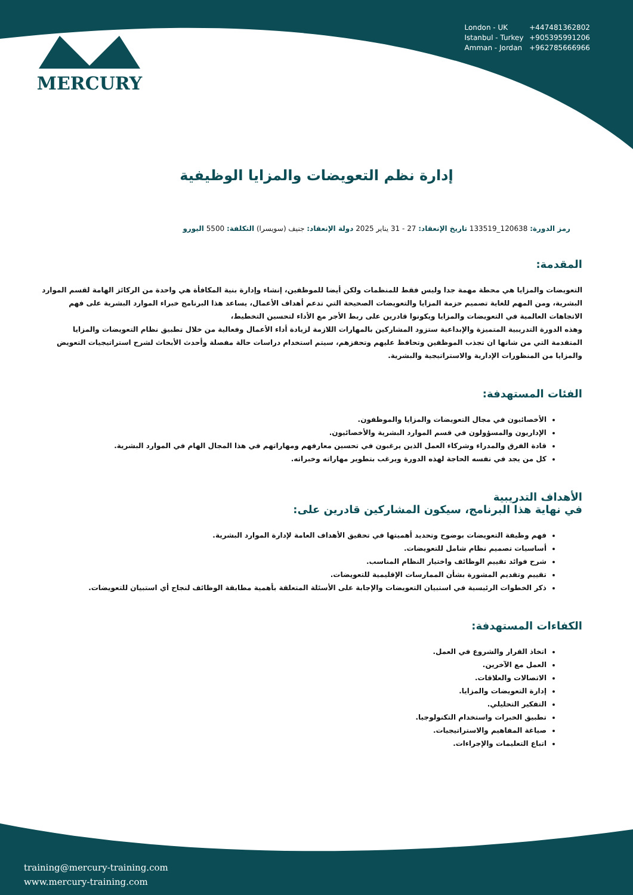MERCURY
London - UK +447481362802
Istanbul - Turkey +905395991206
Amman - Jordan +962785666966
إدارة نظم التعويضات والمزايا الوظيفية
رمز الدورة: 120638_133519 تاريخ الإنعقاد: 27 - 31 يناير 2025 دولة الإنعقاد: جنيف (سويسرا) التكلفة: 5500 اليورو
المقدمة:
التعويضات والمزايا هي محطة مهمة جدا وليس فقط للمنظمات ولكن أيضا للموظفين، إنشاء وإدارة بنية المكافأة هي واحدة من الركائز الهامة لقسم الموارد البشرية، ومن المهم للغاية تصميم حزمة المزايا والتعويضات الصحيحة التي تدعم أهداف الأعمال، يساعد هذا البرنامج خبراء الموارد البشرية على فهم الاتجاهات العالمية في التعويضات والمزايا ويكونوا قادرين على ربط الأجر مع الأداء لتحسين التخطيط،
وهذه الدورة التدريبية المتميزة والإبداعية ستزود المشاركين بالمهارات اللازمة لزيادة أداء الأعمال وفعالية من خلال تطبيق نظام التعويضات والمزايا المتقدمة التي من شانها ان تجذب الموظفين وتحافظ عليهم وتحفزهم، سيتم استخدام دراسات حالة مفصلة وأحدث الأبحاث لشرح استراتيجيات التعويض والمزايا من المنظورات الإدارية والاستراتيجية والبشرية.
الفئات المستهدفة:
الأخصائيون في مجال التعويضات والمزايا والموظفون.
الإداريون والمسؤولون في قسم الموارد البشرية والأخصائيون.
قادة الفرق والمدراء وشركاء العمل الذين يرغبون في تحسين معارفهم ومهاراتهم في هذا المجال الهام في الموارد البشرية.
كل من يجد في نفسه الحاجة لهذه الدورة ويرغب بتطوير مهاراته وخبراته.
الأهداف التدريبية
في نهاية هذا البرنامج، سيكون المشاركين قادرين على:
فهم وظيفة التعويضات بوضوح وتحديد أهميتها في تحقيق الأهداف العامة لإدارة الموارد البشرية.
أساسيات تصميم نظام شامل للتعويضات.
شرح فوائد تقييم الوظائف واختيار النظام المناسب.
تقييم وتقديم المشورة بشأن الممارسات الإقليمية للتعويضات.
ذكر الخطوات الرئيسية في استبيان التعويضات والإجابة على الأسئلة المتعلقة بأهمية مطابقة الوظائف لنجاح أي استبيان للتعويضات.
الكفاءات المستهدفة:
اتخاذ القرار والشروع في العمل.
العمل مع الآخرين.
الاتصالات والعلاقات.
إدارة التعويضات والمزايا.
التفكير التحليلي.
تطبيق الخبرات واستخدام التكنولوجيا.
صياغة المفاهيم والاستراتيجيات.
اتباع التعليمات والإجراءات.
training@mercury-training.com
www.mercury-training.com